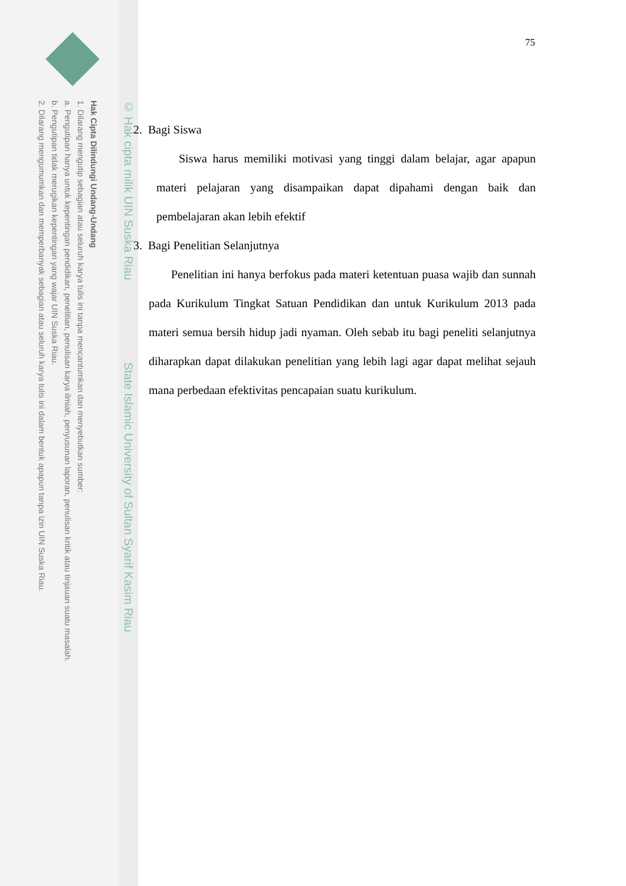© Hak cipta milik UIN Suska Riau State Islamic University of Sultan Syarif Kasim Riau
Hak Cipta Dilindungi Undang-Undang
1. Dilarang mengutip sebagian atau seluruh karya tulis ini tanpa mencantumkan dan menyebutkan sumber:
a. Pengutipan hanya untuk kepentingan pendidikan, penelitian, penulisan karya ilmiah, penyusunan laporan, penulisan kritik atau tinjauan suatu masalah.
b. Pengutipan tidak merugikan kepentingan yang wajar UIN Suska Riau.
2. Dilarang mengumumkan dan memperbanyak sebagian atau seluruh karya tulis ini dalam bentuk apapun tanpa izin UIN Suska Riau.
75
2. Bagi Siswa
Siswa harus memiliki motivasi yang tinggi dalam belajar, agar apapun materi pelajaran yang disampaikan dapat dipahami dengan baik dan pembelajaran akan lebih efektif
3. Bagi Penelitian Selanjutnya
Penelitian ini hanya berfokus pada materi ketentuan puasa wajib dan sunnah pada Kurikulum Tingkat Satuan Pendidikan dan untuk Kurikulum 2013 pada materi semua bersih hidup jadi nyaman. Oleh sebab itu bagi peneliti selanjutnya diharapkan dapat dilakukan penelitian yang lebih lagi agar dapat melihat sejauh mana perbedaan efektivitas pencapaian suatu kurikulum.